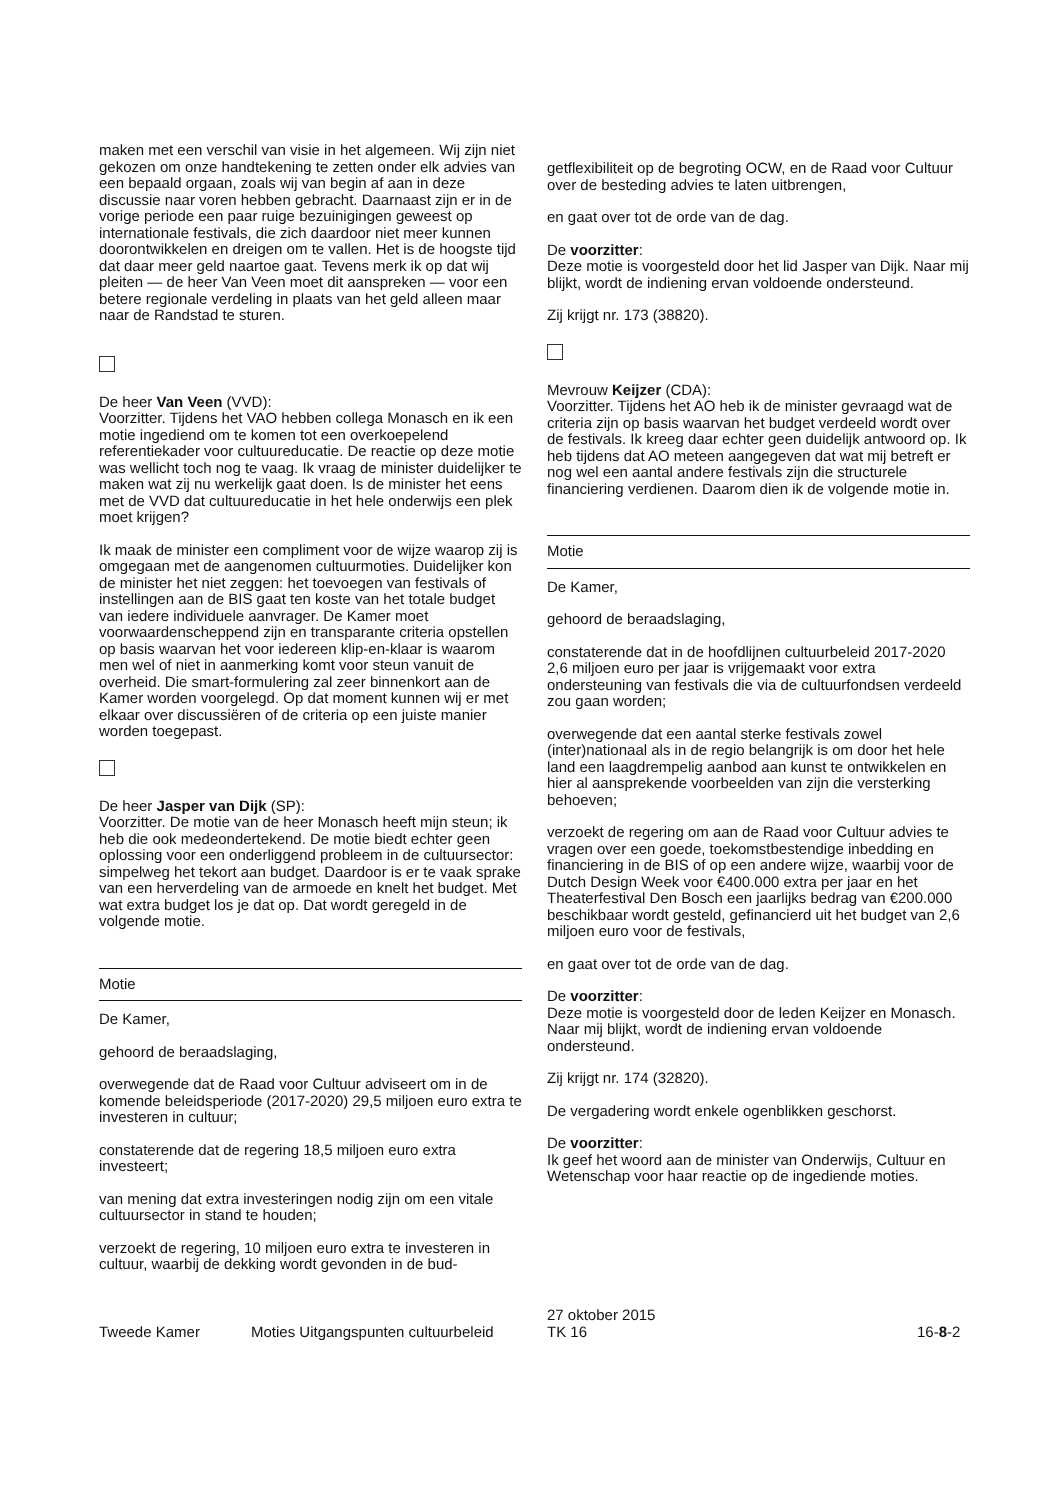maken met een verschil van visie in het algemeen. Wij zijn niet gekozen om onze handtekening te zetten onder elk advies van een bepaald orgaan, zoals wij van begin af aan in deze discussie naar voren hebben gebracht. Daarnaast zijn er in de vorige periode een paar ruige bezuinigingen geweest op internationale festivals, die zich daardoor niet meer kunnen doorontwikkelen en dreigen om te vallen. Het is de hoogste tijd dat daar meer geld naartoe gaat. Tevens merk ik op dat wij pleiten — de heer Van Veen moet dit aanspreken — voor een betere regionale verdeling in plaats van het geld alleen maar naar de Randstad te sturen.
De heer Van Veen (VVD):
Voorzitter. Tijdens het VAO hebben collega Monasch en ik een motie ingediend om te komen tot een overkoepelend referentiekader voor cultuureducatie. De reactie op deze motie was wellicht toch nog te vaag. Ik vraag de minister duidelijker te maken wat zij nu werkelijk gaat doen. Is de minister het eens met de VVD dat cultuureducatie in het hele onderwijs een plek moet krijgen?
Ik maak de minister een compliment voor de wijze waarop zij is omgegaan met de aangenomen cultuurmoties. Duidelijker kon de minister het niet zeggen: het toevoegen van festivals of instellingen aan de BIS gaat ten koste van het totale budget van iedere individuele aanvrager. De Kamer moet voorwaardenscheppend zijn en transparante criteria opstellen op basis waarvan het voor iedereen klip-en-klaar is waarom men wel of niet in aanmerking komt voor steun vanuit de overheid. Die smart-formulering zal zeer binnenkort aan de Kamer worden voorgelegd. Op dat moment kunnen wij er met elkaar over discussiëren of de criteria op een juiste manier worden toegepast.
De heer Jasper van Dijk (SP):
Voorzitter. De motie van de heer Monasch heeft mijn steun; ik heb die ook medeondertekend. De motie biedt echter geen oplossing voor een onderliggend probleem in de cultuursector: simpelweg het tekort aan budget. Daardoor is er te vaak sprake van een herverdeling van de armoede en knelt het budget. Met wat extra budget los je dat op. Dat wordt geregeld in de volgende motie.
Motie
De Kamer,
gehoord de beraadslaging,
overwegende dat de Raad voor Cultuur adviseert om in de komende beleidsperiode (2017-2020) 29,5 miljoen euro extra te investeren in cultuur;
constaterende dat de regering 18,5 miljoen euro extra investeert;
van mening dat extra investeringen nodig zijn om een vitale cultuursector in stand te houden;
verzoekt de regering, 10 miljoen euro extra te investeren in cultuur, waarbij de dekking wordt gevonden in de bud-
getflexibiliteit op de begroting OCW, en de Raad voor Cultuur over de besteding advies te laten uitbrengen,
en gaat over tot de orde van de dag.
De voorzitter:
Deze motie is voorgesteld door het lid Jasper van Dijk. Naar mij blijkt, wordt de indiening ervan voldoende ondersteund.
Zij krijgt nr. 173 (38820).
Mevrouw Keijzer (CDA):
Voorzitter. Tijdens het AO heb ik de minister gevraagd wat de criteria zijn op basis waarvan het budget verdeeld wordt over de festivals. Ik kreeg daar echter geen duidelijk antwoord op. Ik heb tijdens dat AO meteen aangegeven dat wat mij betreft er nog wel een aantal andere festivals zijn die structurele financiering verdienen. Daarom dien ik de volgende motie in.
Motie
De Kamer,
gehoord de beraadslaging,
constaterende dat in de hoofdlijnen cultuurbeleid 2017-2020 2,6 miljoen euro per jaar is vrijgemaakt voor extra ondersteuning van festivals die via de cultuurfondsen verdeeld zou gaan worden;
overwegende dat een aantal sterke festivals zowel (inter)nationaal als in de regio belangrijk is om door het hele land een laagdrempelig aanbod aan kunst te ontwikkelen en hier al aansprekende voorbeelden van zijn die versterking behoeven;
verzoekt de regering om aan de Raad voor Cultuur advies te vragen over een goede, toekomstbestendige inbedding en financiering in de BIS of op een andere wijze, waarbij voor de Dutch Design Week voor €400.000 extra per jaar en het Theaterfestival Den Bosch een jaarlijks bedrag van €200.000 beschikbaar wordt gesteld, gefinancierd uit het budget van 2,6 miljoen euro voor de festivals,
en gaat over tot de orde van de dag.
De voorzitter:
Deze motie is voorgesteld door de leden Keijzer en Monasch. Naar mij blijkt, wordt de indiening ervan voldoende ondersteund.
Zij krijgt nr. 174 (32820).
De vergadering wordt enkele ogenblikken geschorst.
De voorzitter:
Ik geef het woord aan de minister van Onderwijs, Cultuur en Wetenschap voor haar reactie op de ingediende moties.
Tweede Kamer Moties Uitgangspunten cultuurbeleid
27 oktober 2015
TK 16
16-8-2